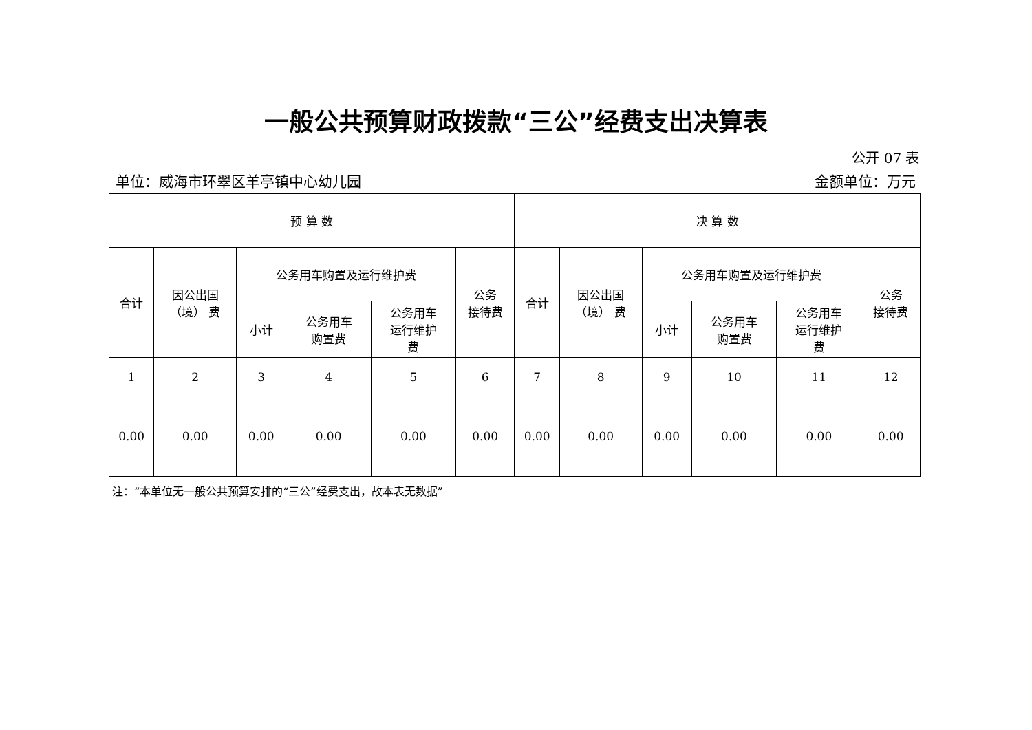一般公共预算财政拨款“三公”经费支出决算表
公开 07 表
单位：威海市环翠区羊亭镇中心幼儿园 金额单位：万元
| 预 算 数 | | | | | | 决 算 数 | | | | | |
| --- | --- | --- | --- | --- | --- | --- | --- | --- | --- | --- | --- |
| 合计 | 因公出国 （境） 费 | 公务用车购置及运行维护费 | | | 公务 接待费 | 合计 | 因公出国 （境） 费 | 公务用车购置及运行维护费 | | | 公务 接待费 |
| | | 小计 | 公务用车 购置费 | 公务用车 运行维护 费 | | | | 小计 | 公务用车 购置费 | 公务用车 运行维护 费 | |
| 1 | 2 | 3 | 4 | 5 | 6 | 7 | 8 | 9 | 10 | 11 | 12 |
| 0.00 | 0.00 | 0.00 | 0.00 | 0.00 | 0.00 | 0.00 | 0.00 | 0.00 | 0.00 | 0.00 | 0.00 |
注：“本单位无一般公共预算安排的“三公”经费支出，故本表无数据”